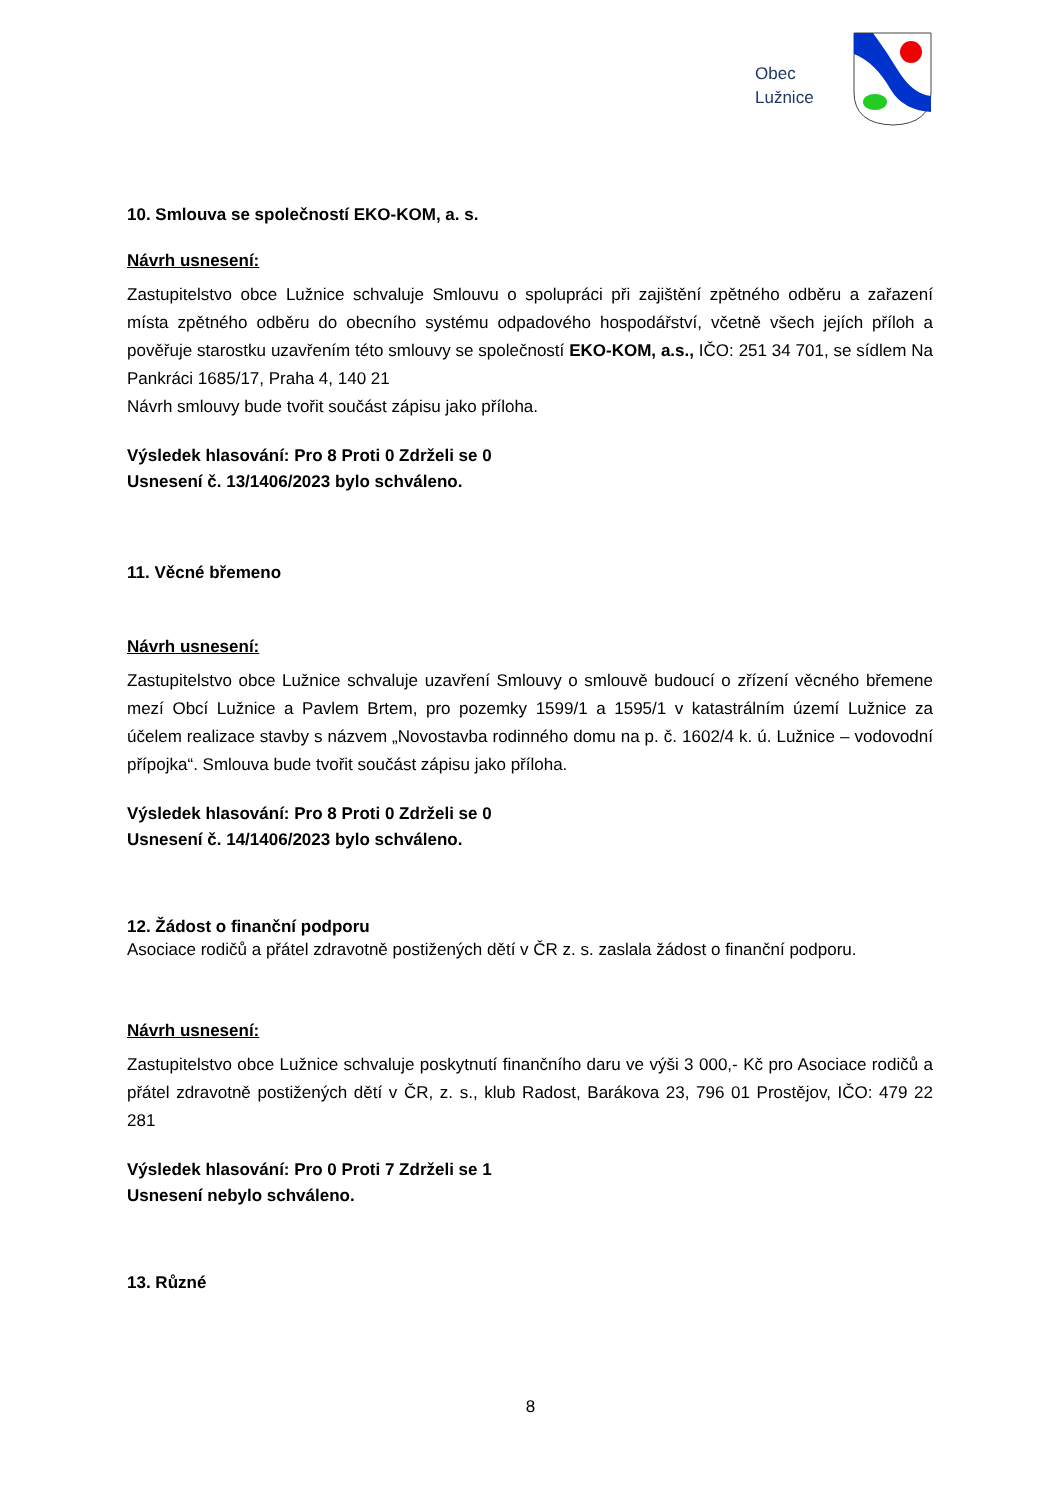Obec
Lužnice
10. Smlouva se společností EKO-KOM, a. s.
Návrh usnesení:
Zastupitelstvo obce Lužnice schvaluje Smlouvu o spolupráci při zajištění zpětného odběru a zařazení místa zpětného odběru do obecního systému odpadového hospodářství, včetně všech jejích příloh a pověřuje starostku uzavřením této smlouvy se společností EKO-KOM, a.s., IČO: 251 34 701, se sídlem Na Pankráci 1685/17, Praha 4, 140 21
Návrh smlouvy bude tvořit součást zápisu jako příloha.
Výsledek hlasování: Pro 8 Proti 0 Zdrželi se 0
Usnesení č. 13/1406/2023 bylo schváleno.
11. Věcné břemeno
Návrh usnesení:
Zastupitelstvo obce Lužnice schvaluje uzavření Smlouvy o smlouvě budoucí o zřízení věcného břemene mezí Obcí Lužnice a Pavlem Brtem, pro pozemky 1599/1 a 1595/1 v katastrálním území Lužnice za účelem realizace stavby s názvem „Novostavba rodinného domu na p. č. 1602/4 k. ú. Lužnice – vodovodní přípojka“. Smlouva bude tvořit součást zápisu jako příloha.
Výsledek hlasování: Pro 8 Proti 0 Zdrželi se 0
Usnesení č. 14/1406/2023 bylo schváleno.
12. Žádost o finanční podporu
Asociace rodičů a přátel zdravotně postižených dětí v ČR z. s. zaslala žádost o finanční podporu.
Návrh usnesení:
Zastupitelstvo obce Lužnice schvaluje poskytnutí finančního daru ve výši 3 000,- Kč pro Asociace rodičů a přátel zdravotně postižených dětí v ČR, z. s., klub Radost, Barákova 23, 796 01 Prostějov, IČO: 479 22 281
Výsledek hlasování: Pro 0 Proti 7 Zdrželi se 1
Usnesení nebylo schváleno.
13. Různé
8